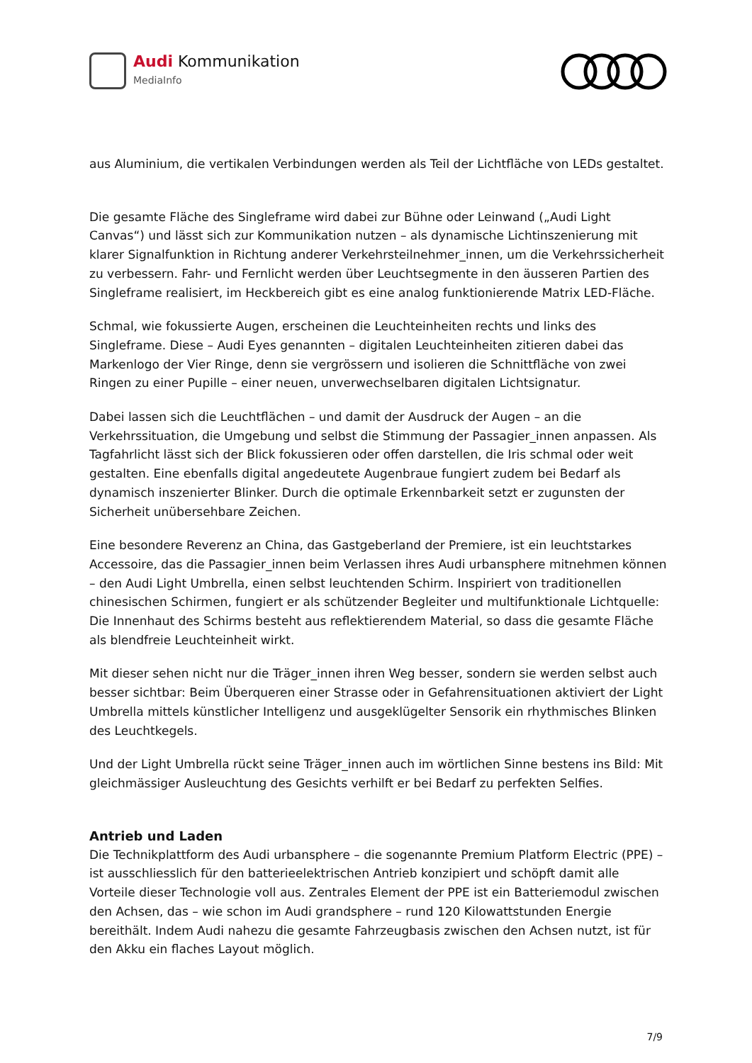Audi Kommunikation
MediaInfo
aus Aluminium, die vertikalen Verbindungen werden als Teil der Lichtfläche von LEDs gestaltet.
Die gesamte Fläche des Singleframe wird dabei zur Bühne oder Leinwand („Audi Light Canvas“) und lässt sich zur Kommunikation nutzen – als dynamische Lichtinszenierung mit klarer Signalfunktion in Richtung anderer Verkehrsteilnehmer_innen, um die Verkehrssicherheit zu verbessern. Fahr- und Fernlicht werden über Leuchtsegmente in den äusseren Partien des Singleframe realisiert, im Heckbereich gibt es eine analog funktionierende Matrix LED-Fläche.
Schmal, wie fokussierte Augen, erscheinen die Leuchteinheiten rechts und links des Singleframe. Diese – Audi Eyes genannten – digitalen Leuchteinheiten zitieren dabei das Markenlogo der Vier Ringe, denn sie vergrössern und isolieren die Schnittfläche von zwei Ringen zu einer Pupille – einer neuen, unverwechselbaren digitalen Lichtsignatur.
Dabei lassen sich die Leuchtflächen – und damit der Ausdruck der Augen – an die Verkehrssituation, die Umgebung und selbst die Stimmung der Passagier_innen anpassen. Als Tagfahrlicht lässt sich der Blick fokussieren oder offen darstellen, die Iris schmal oder weit gestalten. Eine ebenfalls digital angedeutete Augenbraue fungiert zudem bei Bedarf als dynamisch inszenierter Blinker. Durch die optimale Erkennbarkeit setzt er zugunsten der Sicherheit unübersehbare Zeichen.
Eine besondere Reverenz an China, das Gastgeberland der Premiere, ist ein leuchtstarkes Accessoire, das die Passagier_innen beim Verlassen ihres Audi urbansphere mitnehmen können – den Audi Light Umbrella, einen selbst leuchtenden Schirm. Inspiriert von traditionellen chinesischen Schirmen, fungiert er als schützender Begleiter und multifunktionale Lichtquelle: Die Innenhaut des Schirms besteht aus reflektierendem Material, so dass die gesamte Fläche als blendfreie Leuchteinheit wirkt.
Mit dieser sehen nicht nur die Träger_innen ihren Weg besser, sondern sie werden selbst auch besser sichtbar: Beim Überqueren einer Strasse oder in Gefahrensituationen aktiviert der Light Umbrella mittels künstlicher Intelligenz und ausgeklügelter Sensorik ein rhythmisches Blinken des Leuchtkegels.
Und der Light Umbrella rückt seine Träger_innen auch im wörtlichen Sinne bestens ins Bild: Mit gleichmässiger Ausleuchtung des Gesichts verhilft er bei Bedarf zu perfekten Selfies.
Antrieb und Laden
Die Technikplattform des Audi urbansphere – die sogenannte Premium Platform Electric (PPE) – ist ausschliesslich für den batterieelektrischen Antrieb konzipiert und schöpft damit alle Vorteile dieser Technologie voll aus. Zentrales Element der PPE ist ein Batteriemodul zwischen den Achsen, das – wie schon im Audi grandsphere – rund 120 Kilowattstunden Energie bereithält. Indem Audi nahezu die gesamte Fahrzeugbasis zwischen den Achsen nutzt, ist für den Akku ein flaches Layout möglich.
7/9